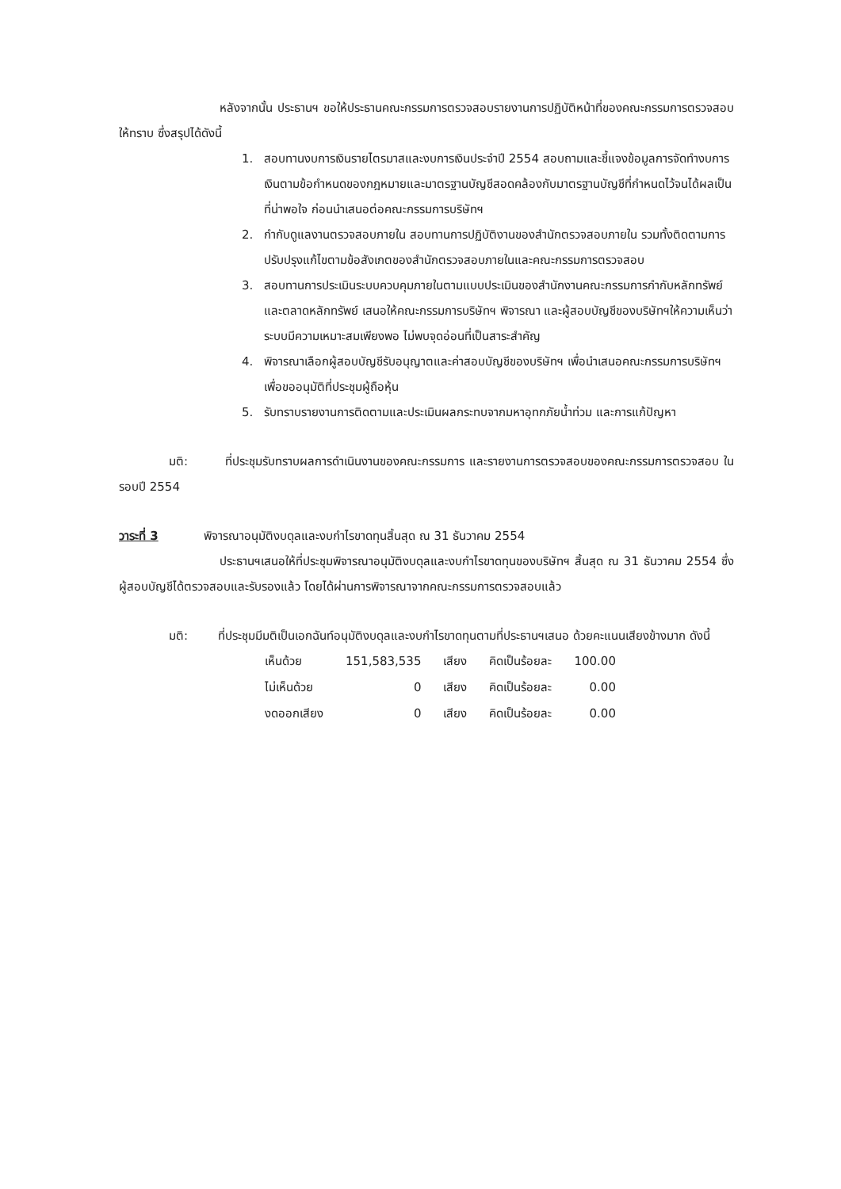หลังจากนั้น ประธานฯ ขอให้ประธานคณะกรรมการตรวจสอบรายงานการปฏิบัติหน้าที่ของคณะกรรมการตรวจสอบให้ทราบ ซึ่งสรุปได้ดังนี้
1. สอบทานงบการเงินรายไตรมาสและงบการเงินประจำปี 2554 สอบถามและชี้แจงข้อมูลการจัดทำงบการเงินตามข้อกำหนดของกฎหมายและมาตรฐานบัญชีสอดคล้องกับมาตรฐานบัญชีที่กำหนดไว้จนได้ผลเป็นที่น่าพอใจ ก่อนนำเสนอต่อคณะกรรมการบริษัทฯ
2. กำกับดูแลงานตรวจสอบภายใน สอบทานการปฏิบัติงานของสำนักตรวจสอบภายใน รวมทั้งติดตามการปรับปรุงแก้ไขตามข้อสังเกตของสำนักตรวจสอบภายในและคณะกรรมการตรวจสอบ
3. สอบทานการประเมินระบบควบคุมภายในตามแบบประเมินของสำนักงานคณะกรรมการกำกับหลักทรัพย์และตลาดหลักทรัพย์ เสนอให้คณะกรรมการบริษัทฯ พิจารณา และผู้สอบบัญชีของบริษัทฯให้ความเห็นว่าระบบมีความเหมาะสมเพียงพอ ไม่พบจุดอ่อนที่เป็นสาระสำคัญ
4. พิจารณาเลือกผู้สอบบัญชีรับอนุญาตและค่าสอบบัญชีของบริษัทฯ เพื่อนำเสนอคณะกรรมการบริษัทฯ เพื่อขออนุมัติที่ประชุมผู้ถือหุ้น
5. รับทราบรายงานการติดตามและประเมินผลกระทบจากมหาอุทกภัยน้ำท่วม และการแก้ปัญหา
มติ: ที่ประชุมรับทราบผลการดำเนินงานของคณะกรรมการ และรายงานการตรวจสอบของคณะกรรมการตรวจสอบ ในรอบปี 2554
วาระที่ 3 พิจารณาอนุมัติงบดุลและงบกำไรขาดทุนสิ้นสุด ณ 31 ธันวาคม 2554
ประธานฯเสนอให้ที่ประชุมพิจารณาอนุมัติงบดุลและงบกำไรขาดทุนของบริษัทฯ สิ้นสุด ณ 31 ธันวาคม 2554 ซึ่งผู้สอบบัญชีได้ตรวจสอบและรับรองแล้ว โดยได้ผ่านการพิจารณาจากคณะกรรมการตรวจสอบแล้ว
มติ: ที่ประชุมมีมติเป็นเอกฉันท์อนุมัติงบดุลและงบกำไรขาดทุนตามที่ประธานฯเสนอ ด้วยคะแนนเสียงข้างมาก ดังนี้
| เห็นด้วย | 151,583,535 | เสียง | คิดเป็นร้อยละ | 100.00 |
| ไม่เห็นด้วย | 0 | เสียง | คิดเป็นร้อยละ | 0.00 |
| งดออกเสียง | 0 | เสียง | คิดเป็นร้อยละ | 0.00 |